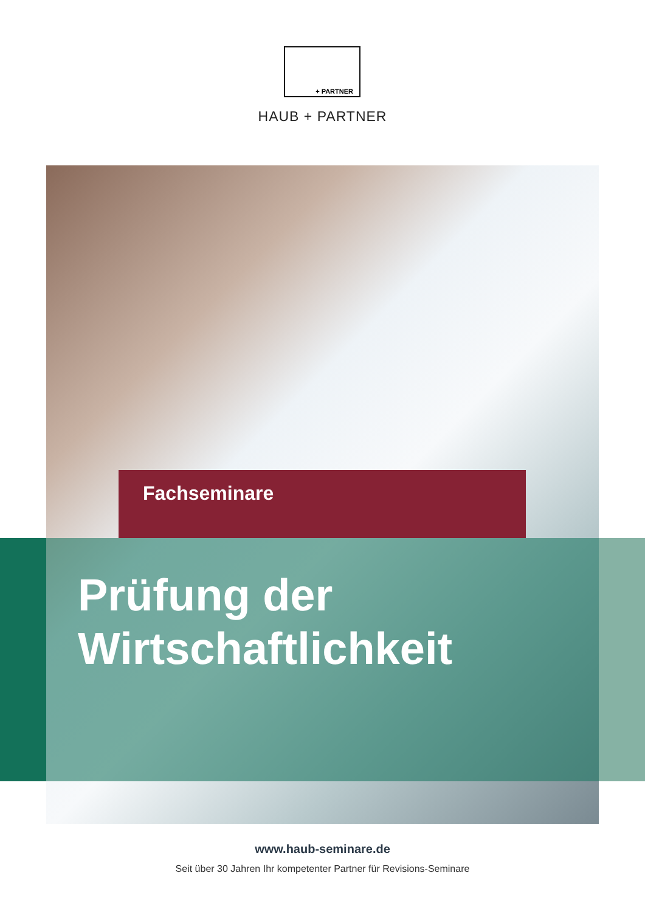+ PARTNER
HAUB + PARTNER
Fachseminare
Prüfung der
Wirtschaftlichkeit
www.haub-seminare.de
Seit über 30 Jahren Ihr kompetenter Partner für Revisions-Seminare